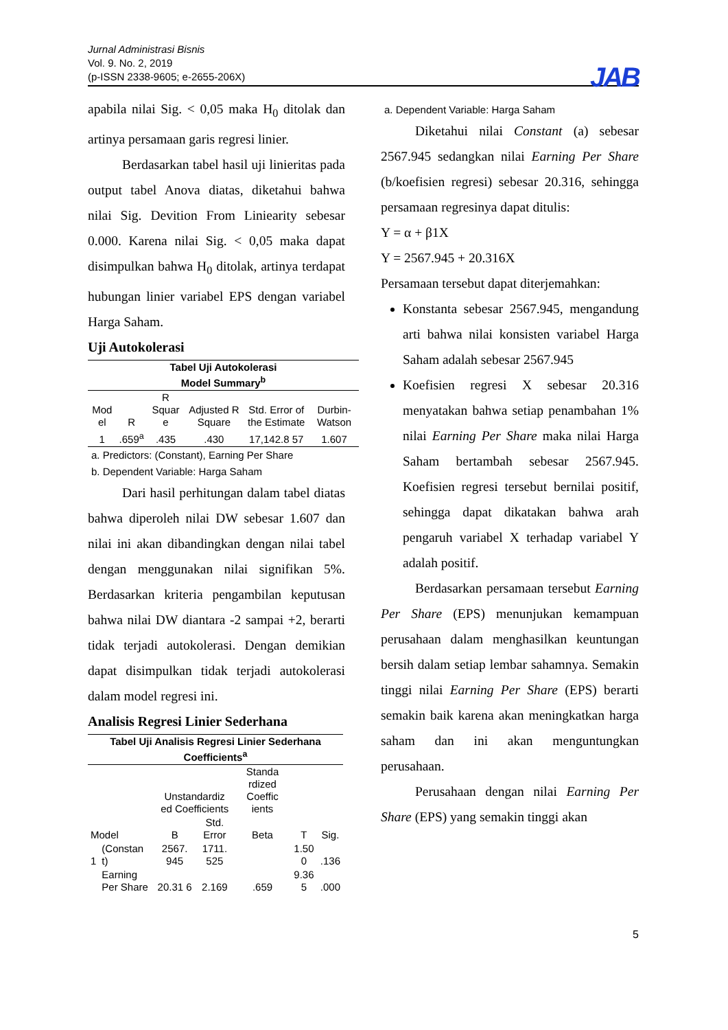Jurnal Administrasi Bisnis
Vol. 9. No. 2, 2019
(p-ISSN 2338-9605; e-2655-206X)
JAB
apabila nilai Sig. < 0,05 maka H<sub>0</sub> ditolak dan artinya persamaan garis regresi linier.
Berdasarkan tabel hasil uji linieritas pada output tabel Anova diatas, diketahui bahwa nilai Sig. Devition From Liniearity sebesar 0.000. Karena nilai Sig. < 0,05 maka dapat disimpulkan bahwa H<sub>0</sub> ditolak, artinya terdapat hubungan linier variabel EPS dengan variabel Harga Saham.
Uji Autokolerasi
| Tabel Uji Autokolerasi Model Summary<sup>b</sup> | | | | | |
| Mod el | R | R Squar e | Adjusted R Square | Std. Error of the Estimate | Durbin-Watson |
| 1 | .659<sup>a</sup> | .435 | .430 | 17,142.8 57 | 1.607 |
a. Predictors: (Constant), Earning Per Share
b. Dependent Variable: Harga Saham
Dari hasil perhitungan dalam tabel diatas bahwa diperoleh nilai DW sebesar 1.607 dan nilai ini akan dibandingkan dengan nilai tabel dengan menggunakan nilai signifikan 5%. Berdasarkan kriteria pengambilan keputusan bahwa nilai DW diantara -2 sampai +2, berarti tidak terjadi autokolerasi. Dengan demikian dapat disimpulkan tidak terjadi autokolerasi dalam model regresi ini.
Analisis Regresi Linier Sederhana
| Tabel Uji Analisis Regresi Linier Sederhana Coefficients<sup>a</sup> | | | | | | |
| | | Unstandardiz ed Coefficients | | Standa rdized Coeffic ients | | |
| Model | | B | Std. Error | Beta | T | Sig. |
| 1 | (Constan t) | 2567. 945 | 1711. 525 | | 1.50 0 | .136 |
| | Earning Per Share | 20.31 6 | 2.169 | .659 | 9.36 5 | .000 |
a. Dependent Variable: Harga Saham
Diketahui nilai Constant (a) sebesar 2567.945 sedangkan nilai Earning Per Share (b/koefisien regresi) sebesar 20.316, sehingga persamaan regresinya dapat ditulis:
Y = α + β1X
Y = 2567.945 + 20.316X
Persamaan tersebut dapat diterjemahkan:
Konstanta sebesar 2567.945, mengandung arti bahwa nilai konsisten variabel Harga Saham adalah sebesar 2567.945
Koefisien regresi X sebesar 20.316 menyatakan bahwa setiap penambahan 1% nilai Earning Per Share maka nilai Harga Saham bertambah sebesar 2567.945. Koefisien regresi tersebut bernilai positif, sehingga dapat dikatakan bahwa arah pengaruh variabel X terhadap variabel Y adalah positif.
Berdasarkan persamaan tersebut Earning Per Share (EPS) menunjukan kemampuan perusahaan dalam menghasilkan keuntungan bersih dalam setiap lembar sahamnya. Semakin tinggi nilai Earning Per Share (EPS) berarti semakin baik karena akan meningkatkan harga saham dan ini akan menguntungkan perusahaan.
Perusahaan dengan nilai Earning Per Share (EPS) yang semakin tinggi akan
5